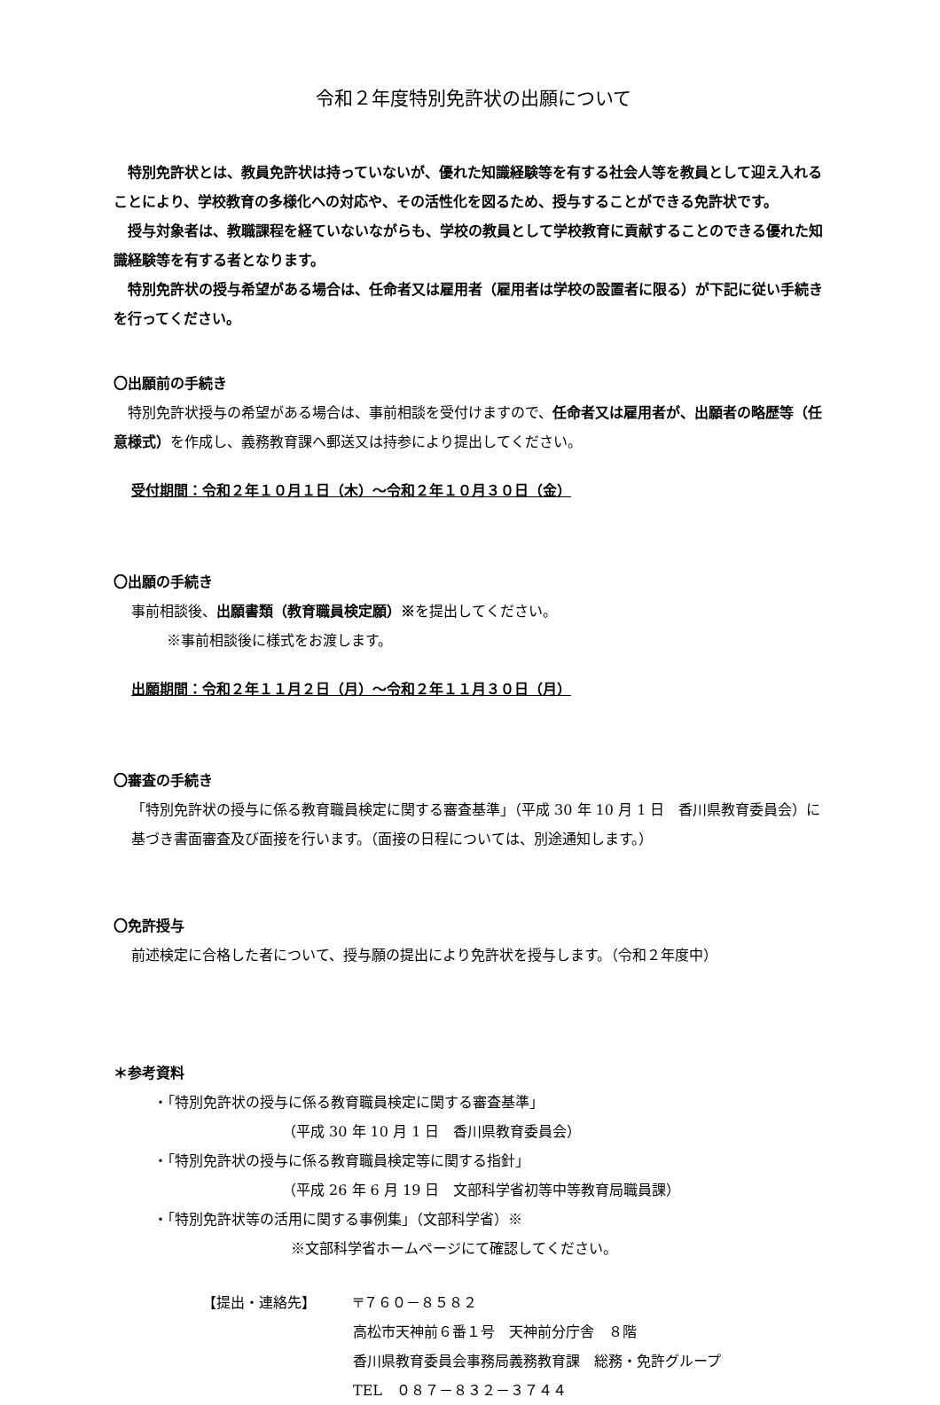令和２年度特別免許状の出願について
　特別免許状とは、教員免許状は持っていないが、優れた知識経験等を有する社会人等を教員として迎え入れることにより、学校教育の多様化への対応や、その活性化を図るため、授与することができる免許状です。
　授与対象者は、教職課程を経ていないながらも、学校の教員として学校教育に貢献することのできる優れた知識経験等を有する者となります。
　特別免許状の授与希望がある場合は、任命者又は雇用者（雇用者は学校の設置者に限る）が下記に従い手続きを行ってください。
〇出願前の手続き
　特別免許状授与の希望がある場合は、事前相談を受付けますので、任命者又は雇用者が、出願者の略歴等（任意様式）を作成し、義務教育課へ郵送又は持参により提出してください。
受付期間：令和２年１０月１日（木）～令和２年１０月３０日（金）
〇出願の手続き
事前相談後、出願書類（教育職員検定願）※を提出してください。
※事前相談後に様式をお渡します。
出願期間：令和２年１１月２日（月）～令和２年１１月３０日（月）
〇審査の手続き
「特別免許状の授与に係る教育職員検定に関する審査基準」（平成 30 年 10 月 1 日　香川県教育委員会）に基づき書面審査及び面接を行います。（面接の日程については、別途通知します。）
〇免許授与
前述検定に合格した者について、授与願の提出により免許状を授与します。（令和２年度中）
＊参考資料
・「特別免許状の授与に係る教育職員検定に関する審査基準」
（平成 30 年 10 月 1 日　香川県教育委員会）
・「特別免許状の授与に係る教育職員検定等に関する指針」
（平成 26 年 6 月 19 日　文部科学省初等中等教育局職員課）
・「特別免許状等の活用に関する事例集」（文部科学省）※
※文部科学省ホームページにて確認してください。
【提出・連絡先】 〒７６０－８５８２
高松市天神前６番１号　天神前分庁舎　８階
香川県教育委員会事務局義務教育課　総務・免許グループ
TEL　０８７－８３２－３７４４